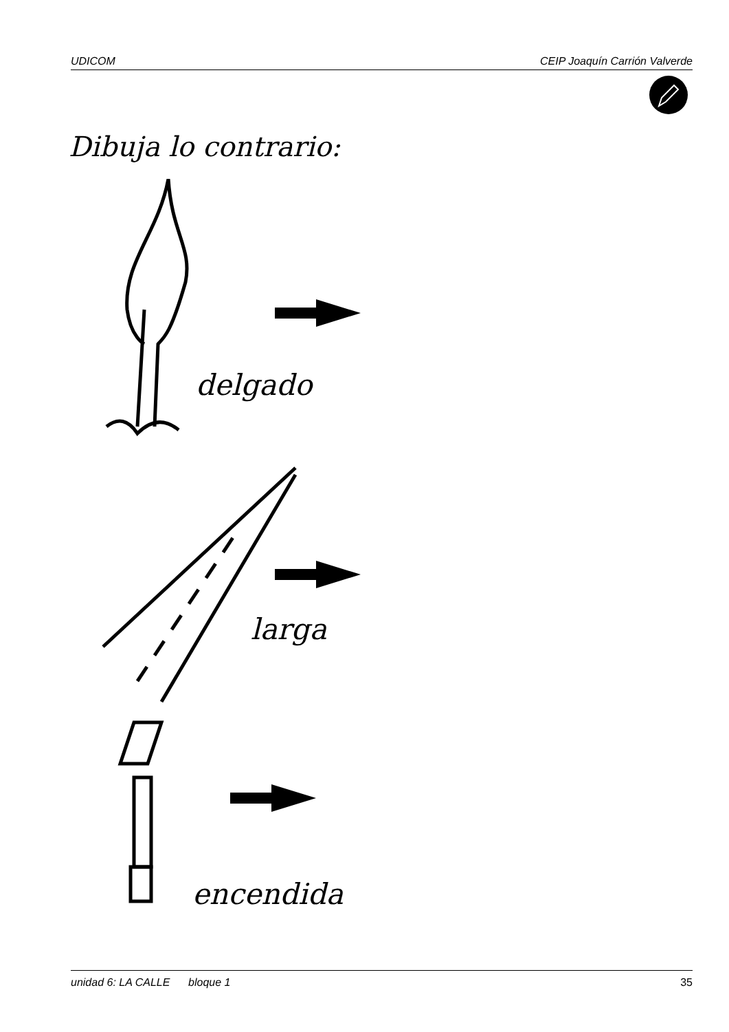UDICOM CEIP Joaquín Carrión Valverde
Dibuja lo contrario:
delgado
larga
encendida
unidad 6: LA CALLE bloque 1 35